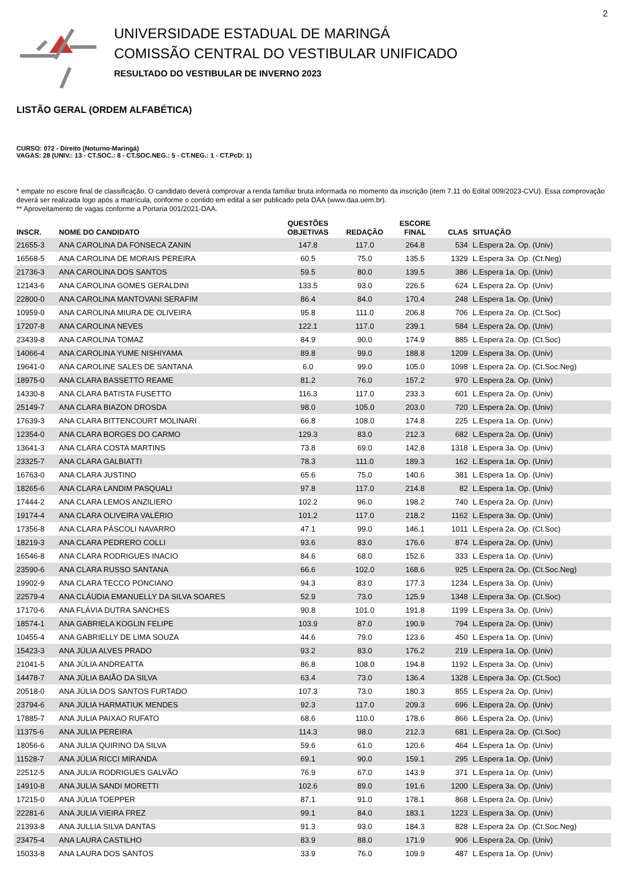2
UNIVERSIDADE ESTADUAL DE MARINGÁ
COMISSÃO CENTRAL DO VESTIBULAR UNIFICADO
RESULTADO DO VESTIBULAR DE INVERNO 2023
LISTÃO GERAL (ORDEM ALFABÉTICA)
CURSO: 072 - Direito (Noturno-Maringá)
VAGAS: 28 (UNIV.: 13 - CT.SOC.: 8 - CT.SOC.NEG.: 5 - CT.NEG.: 1 - CT.PcD: 1)
* empate no escore final de classificação. O candidato deverá comprovar a renda familiar bruta informada no momento da inscrição (item 7.11 do Edital 009/2023-CVU). Essa comprovação deverá ser realizada logo após a matrícula, conforme o contido em edital a ser publicado pela DAA (www.daa.uem.br).
** Aproveitamento de vagas conforme a Portaria 001/2021-DAA.
| INSCR. | NOME DO CANDIDATO | QUESTÕES OBJETIVAS | REDAÇÃO | ESCORE FINAL | CLAS | SITUAÇÃO |
| --- | --- | --- | --- | --- | --- | --- |
| 21655-3 | ANA CAROLINA DA FONSECA ZANIN | 147.8 | 117.0 | 264.8 | 534 | L.Espera 2a. Op. (Univ) |
| 16568-5 | ANA CAROLINA DE MORAIS PEREIRA | 60.5 | 75.0 | 135.5 | 1329 | L.Espera 3a. Op. (Ct.Neg) |
| 21736-3 | ANA CAROLINA DOS SANTOS | 59.5 | 80.0 | 139.5 | 386 | L.Espera 1a. Op. (Univ) |
| 12143-6 | ANA CAROLINA GOMES GERALDINI | 133.5 | 93.0 | 226.5 | 624 | L.Espera 2a. Op. (Univ) |
| 22800-0 | ANA CAROLINA MANTOVANI SERAFIM | 86.4 | 84.0 | 170.4 | 248 | L.Espera 1a. Op. (Univ) |
| 10959-0 | ANA CAROLINA MIURA DE OLIVEIRA | 95.8 | 111.0 | 206.8 | 706 | L.Espera 2a. Op. (Ct.Soc) |
| 17207-8 | ANA CAROLINA NEVES | 122.1 | 117.0 | 239.1 | 584 | L.Espera 2a. Op. (Univ) |
| 23439-8 | ANA CAROLINA TOMAZ | 84.9 | 90.0 | 174.9 | 885 | L.Espera 2a. Op. (Ct.Soc) |
| 14066-4 | ANA CAROLINA YUME NISHIYAMA | 89.8 | 99.0 | 188.8 | 1209 | L.Espera 3a. Op. (Univ) |
| 19641-0 | ANA CAROLINE SALES DE SANTANA | 6.0 | 99.0 | 105.0 | 1098 | L.Espera 2a. Op. (Ct.Soc.Neg) |
| 18975-0 | ANA CLARA BASSETTO REAME | 81.2 | 76.0 | 157.2 | 970 | L.Espera 2a. Op. (Univ) |
| 14330-8 | ANA CLARA BATISTA FUSETTO | 116.3 | 117.0 | 233.3 | 601 | L.Espera 2a. Op. (Univ) |
| 25149-7 | ANA CLARA BIAZON DROSDA | 98.0 | 105.0 | 203.0 | 720 | L.Espera 2a. Op. (Univ) |
| 17639-3 | ANA CLARA BITTENCOURT MOLINARI | 66.8 | 108.0 | 174.8 | 225 | L.Espera 1a. Op. (Univ) |
| 12354-0 | ANA CLARA BORGES DO CARMO | 129.3 | 83.0 | 212.3 | 682 | L.Espera 2a. Op. (Univ) |
| 13641-3 | ANA CLARA COSTA MARTINS | 73.8 | 69.0 | 142.8 | 1318 | L.Espera 3a. Op. (Univ) |
| 23325-7 | ANA CLARA GALBIATTI | 78.3 | 111.0 | 189.3 | 162 | L.Espera 1a. Op. (Univ) |
| 16763-0 | ANA CLARA JUSTINO | 65.6 | 75.0 | 140.6 | 381 | L.Espera 1a. Op. (Univ) |
| 18265-6 | ANA CLARA LANDIM PASQUALI | 97.8 | 117.0 | 214.8 | 82 | L.Espera 1a. Op. (Univ) |
| 17444-2 | ANA CLARA LEMOS ANZILIERO | 102.2 | 96.0 | 198.2 | 740 | L.Espera 2a. Op. (Univ) |
| 19174-4 | ANA CLARA OLIVEIRA VALÉRIO | 101.2 | 117.0 | 218.2 | 1162 | L.Espera 3a. Op. (Univ) |
| 17356-8 | ANA CLARA PÁSCOLI NAVARRO | 47.1 | 99.0 | 146.1 | 1011 | L.Espera 2a. Op. (Ct.Soc) |
| 18219-3 | ANA CLARA PEDRERO COLLI | 93.6 | 83.0 | 176.6 | 874 | L.Espera 2a. Op. (Univ) |
| 16546-8 | ANA CLARA RODRIGUES INACIO | 84.6 | 68.0 | 152.6 | 333 | L.Espera 1a. Op. (Univ) |
| 23590-6 | ANA CLARA RUSSO SANTANA | 66.6 | 102.0 | 168.6 | 925 | L.Espera 2a. Op. (Ct.Soc.Neg) |
| 19902-9 | ANA CLARA TECCO PONCIANO | 94.3 | 83.0 | 177.3 | 1234 | L.Espera 3a. Op. (Univ) |
| 22579-4 | ANA CLÁUDIA EMANUELLY DA SILVA SOARES | 52.9 | 73.0 | 125.9 | 1348 | L.Espera 3a. Op. (Ct.Soc) |
| 17170-6 | ANA FLÁVIA DUTRA SANCHES | 90.8 | 101.0 | 191.8 | 1199 | L.Espera 3a. Op. (Univ) |
| 18574-1 | ANA GABRIELA KOGLIN FELIPE | 103.9 | 87.0 | 190.9 | 794 | L.Espera 2a. Op. (Univ) |
| 10455-4 | ANA GABRIELLY DE LIMA SOUZA | 44.6 | 79.0 | 123.6 | 450 | L.Espera 1a. Op. (Univ) |
| 15423-3 | ANA JÚLIA ALVES PRADO | 93.2 | 83.0 | 176.2 | 219 | L.Espera 1a. Op. (Univ) |
| 21041-5 | ANA JÚLIA ANDREATTA | 86.8 | 108.0 | 194.8 | 1192 | L.Espera 3a. Op. (Univ) |
| 14478-7 | ANA JÚLIA BAIÃO DA SILVA | 63.4 | 73.0 | 136.4 | 1328 | L.Espera 3a. Op. (Ct.Soc) |
| 20518-0 | ANA JÚLIA DOS SANTOS FURTADO | 107.3 | 73.0 | 180.3 | 855 | L.Espera 2a. Op. (Univ) |
| 23794-6 | ANA JÚLIA HARMATIUK MENDES | 92.3 | 117.0 | 209.3 | 696 | L.Espera 2a. Op. (Univ) |
| 17885-7 | ANA JULIA PAIXAO RUFATO | 68.6 | 110.0 | 178.6 | 866 | L.Espera 2a. Op. (Univ) |
| 11375-6 | ANA JULIA PEREIRA | 114.3 | 98.0 | 212.3 | 681 | L.Espera 2a. Op. (Ct.Soc) |
| 18056-6 | ANA JULIA QUIRINO DA SILVA | 59.6 | 61.0 | 120.6 | 464 | L.Espera 1a. Op. (Univ) |
| 11528-7 | ANA JÚLIA RICCI MIRANDA | 69.1 | 90.0 | 159.1 | 295 | L.Espera 1a. Op. (Univ) |
| 22512-5 | ANA JULIA RODRIGUES GALVÃO | 76.9 | 67.0 | 143.9 | 371 | L.Espera 1a. Op. (Univ) |
| 14910-8 | ANA JULIA SANDI MORETTI | 102.6 | 89.0 | 191.6 | 1200 | L.Espera 3a. Op. (Univ) |
| 17215-0 | ANA JÚLIA TOEPPER | 87.1 | 91.0 | 178.1 | 868 | L.Espera 2a. Op. (Univ) |
| 22281-6 | ANA JULIA VIEIRA FREZ | 99.1 | 84.0 | 183.1 | 1223 | L.Espera 3a. Op. (Univ) |
| 21393-8 | ANA JULLIA SILVA DANTAS | 91.3 | 93.0 | 184.3 | 828 | L.Espera 2a. Op. (Ct.Soc.Neg) |
| 23475-4 | ANA LAURA CASTILHO | 83.9 | 88.0 | 171.9 | 906 | L.Espera 2a. Op. (Univ) |
| 15033-8 | ANA LAURA DOS SANTOS | 33.9 | 76.0 | 109.9 | 487 | L.Espera 1a. Op. (Univ) |